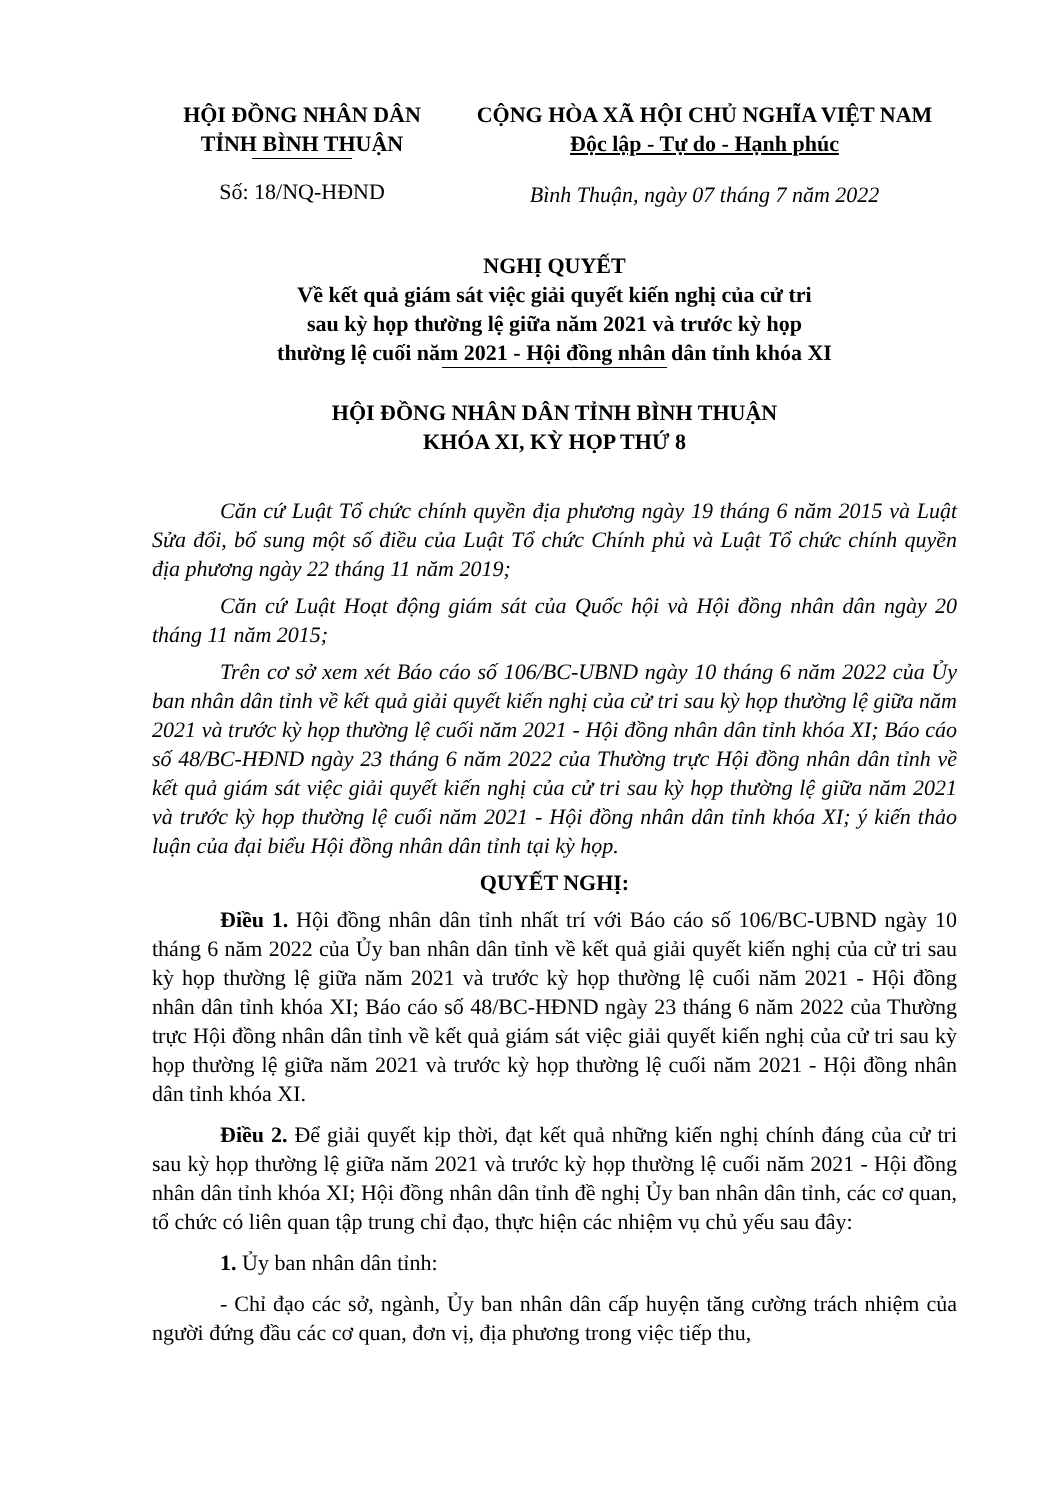HỘI ĐỒNG NHÂN DÂN
TỈNH BÌNH THUẬN
Số: 18/NQ-HĐND
CỘNG HÒA XÃ HỘI CHỦ NGHĨA VIỆT NAM
Độc lập - Tự do - Hạnh phúc
Bình Thuận, ngày 07 tháng 7 năm 2022
NGHỊ QUYẾT
Về kết quả giám sát việc giải quyết kiến nghị của cử tri
sau kỳ họp thường lệ giữa năm 2021 và trước kỳ họp
thường lệ cuối năm 2021 - Hội đồng nhân dân tỉnh khóa XI
HỘI ĐỒNG NHÂN DÂN TỈNH BÌNH THUẬN
KHÓA XI, KỲ HỌP THỨ 8
Căn cứ Luật Tổ chức chính quyền địa phương ngày 19 tháng 6 năm 2015 và Luật Sửa đổi, bổ sung một số điều của Luật Tổ chức Chính phủ và Luật Tổ chức chính quyền địa phương ngày 22 tháng 11 năm 2019;
Căn cứ Luật Hoạt động giám sát của Quốc hội và Hội đồng nhân dân ngày 20 tháng 11 năm 2015;
Trên cơ sở xem xét Báo cáo số 106/BC-UBND ngày 10 tháng 6 năm 2022 của Ủy ban nhân dân tỉnh về kết quả giải quyết kiến nghị của cử tri sau kỳ họp thường lệ giữa năm 2021 và trước kỳ họp thường lệ cuối năm 2021 - Hội đồng nhân dân tỉnh khóa XI; Báo cáo số 48/BC-HĐND ngày 23 tháng 6 năm 2022 của Thường trực Hội đồng nhân dân tỉnh về kết quả giám sát việc giải quyết kiến nghị của cử tri sau kỳ họp thường lệ giữa năm 2021 và trước kỳ họp thường lệ cuối năm 2021 - Hội đồng nhân dân tỉnh khóa XI; ý kiến thảo luận của đại biểu Hội đồng nhân dân tỉnh tại kỳ họp.
QUYẾT NGHỊ:
Điều 1. Hội đồng nhân dân tỉnh nhất trí với Báo cáo số 106/BC-UBND ngày 10 tháng 6 năm 2022 của Ủy ban nhân dân tỉnh về kết quả giải quyết kiến nghị của cử tri sau kỳ họp thường lệ giữa năm 2021 và trước kỳ họp thường lệ cuối năm 2021 - Hội đồng nhân dân tỉnh khóa XI; Báo cáo số 48/BC-HĐND ngày 23 tháng 6 năm 2022 của Thường trực Hội đồng nhân dân tỉnh về kết quả giám sát việc giải quyết kiến nghị của cử tri sau kỳ họp thường lệ giữa năm 2021 và trước kỳ họp thường lệ cuối năm 2021 - Hội đồng nhân dân tỉnh khóa XI.
Điều 2. Để giải quyết kịp thời, đạt kết quả những kiến nghị chính đáng của cử tri sau kỳ họp thường lệ giữa năm 2021 và trước kỳ họp thường lệ cuối năm 2021 - Hội đồng nhân dân tỉnh khóa XI; Hội đồng nhân dân tỉnh đề nghị Ủy ban nhân dân tỉnh, các cơ quan, tổ chức có liên quan tập trung chỉ đạo, thực hiện các nhiệm vụ chủ yếu sau đây:
1. Ủy ban nhân dân tỉnh:
- Chỉ đạo các sở, ngành, Ủy ban nhân dân cấp huyện tăng cường trách nhiệm của người đứng đầu các cơ quan, đơn vị, địa phương trong việc tiếp thu,